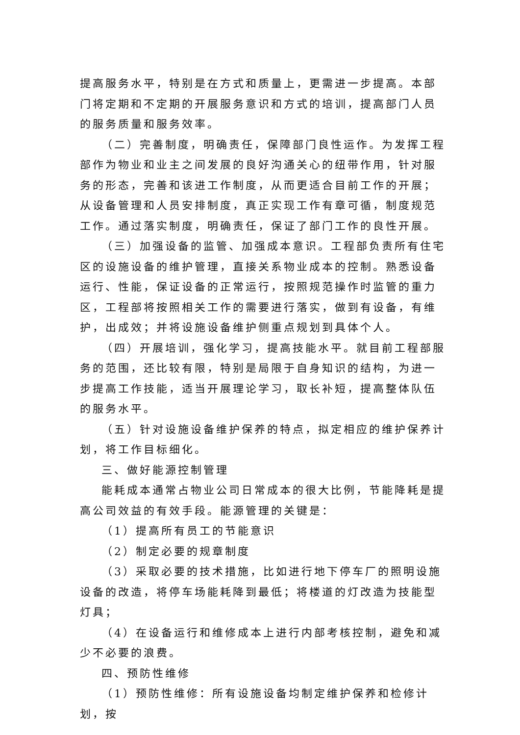提高服务水平，特别是在方式和质量上，更需进一步提高。本部门将定期和不定期的开展服务意识和方式的培训，提高部门人员的服务质量和服务效率。
（二）完善制度，明确责任，保障部门良性运作。为发挥工程部作为物业和业主之间发展的良好沟通关心的纽带作用，针对服务的形态，完善和该进工作制度，从而更适合目前工作的开展；从设备管理和人员安排制度，真正实现工作有章可循，制度规范工作。通过落实制度，明确责任，保证了部门工作的良性开展。
（三）加强设备的监管、加强成本意识。工程部负责所有住宅区的设施设备的维护管理，直接关系物业成本的控制。熟悉设备运行、性能，保证设备的正常运行，按照规范操作时监管的重力区，工程部将按照相关工作的需要进行落实，做到有设备，有维护，出成效；并将设施设备维护侧重点规划到具体个人。
（四）开展培训，强化学习，提高技能水平。就目前工程部服务的范围，还比较有限，特别是局限于自身知识的结构，为进一步提高工作技能，适当开展理论学习，取长补短，提高整体队伍的服务水平。
（五）针对设施设备维护保养的特点，拟定相应的维护保养计划，将工作目标细化。
三、做好能源控制管理
能耗成本通常占物业公司日常成本的很大比例，节能降耗是提高公司效益的有效手段。能源管理的关键是：
（1）提高所有员工的节能意识
（2）制定必要的规章制度
（3）采取必要的技术措施，比如进行地下停车厂的照明设施设备的改造，将停车场能耗降到最低；将楼道的灯改造为技能型灯具；
（4）在设备运行和维修成本上进行内部考核控制，避免和减少不必要的浪费。
四、预防性维修
（1）预防性维修：所有设施设备均制定维护保养和检修计划，按